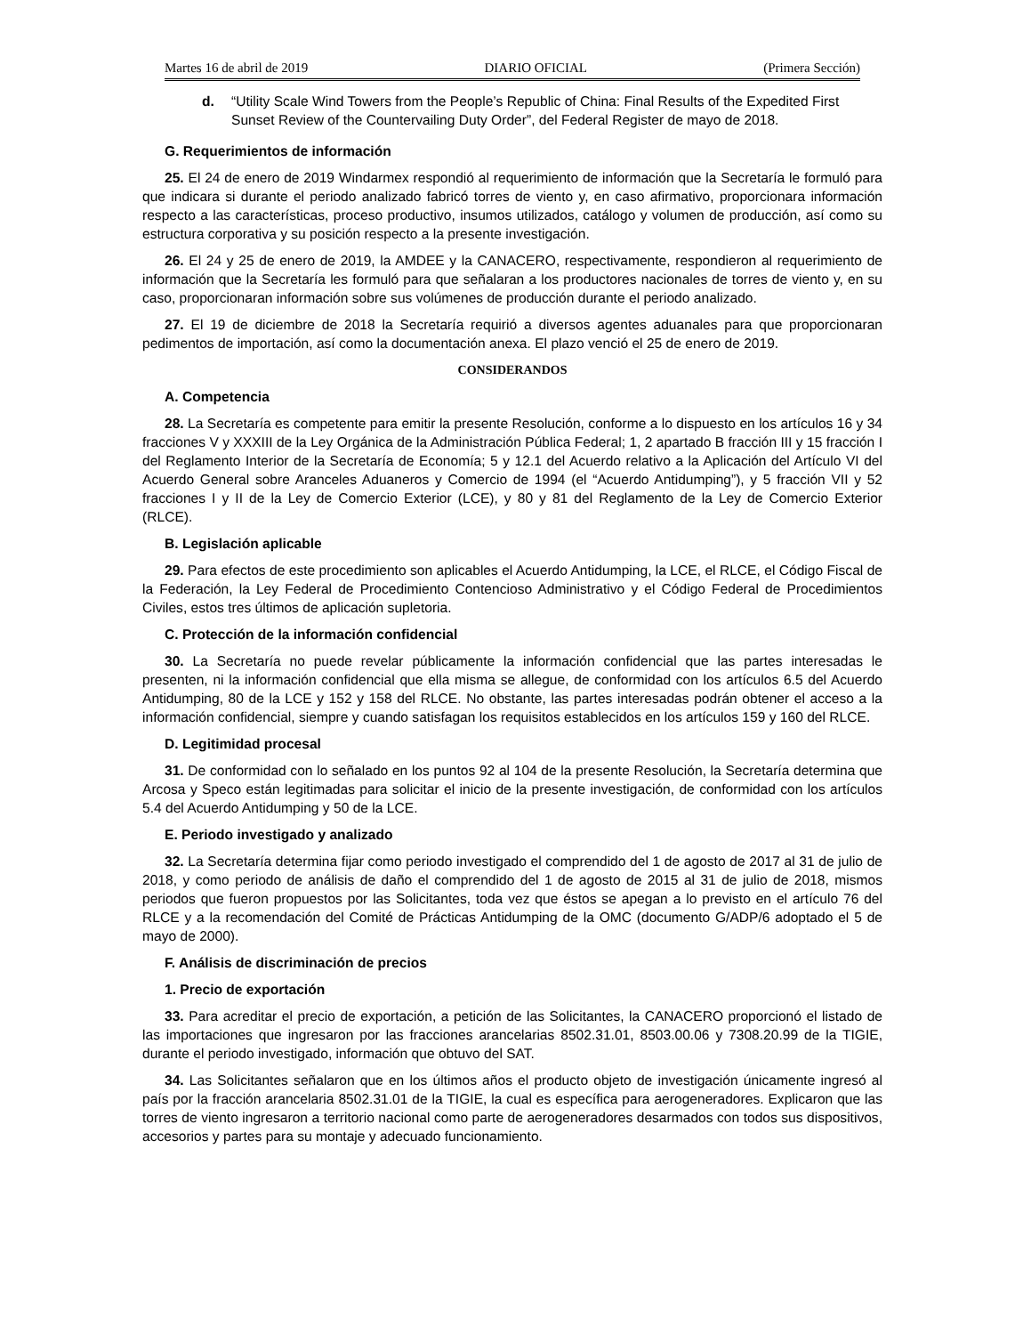Martes 16 de abril de 2019 DIARIO OFICIAL (Primera Sección)
d. “Utility Scale Wind Towers from the People’s Republic of China: Final Results of the Expedited First Sunset Review of the Countervailing Duty Order”, del Federal Register de mayo de 2018.
G. Requerimientos de información
25. El 24 de enero de 2019 Windarmex respondió al requerimiento de información que la Secretaría le formuló para que indicara si durante el periodo analizado fabricó torres de viento y, en caso afirmativo, proporcionara información respecto a las características, proceso productivo, insumos utilizados, catálogo y volumen de producción, así como su estructura corporativa y su posición respecto a la presente investigación.
26. El 24 y 25 de enero de 2019, la AMDEE y la CANACERO, respectivamente, respondieron al requerimiento de información que la Secretaría les formuló para que señalaran a los productores nacionales de torres de viento y, en su caso, proporcionaran información sobre sus volúmenes de producción durante el periodo analizado.
27. El 19 de diciembre de 2018 la Secretaría requirió a diversos agentes aduanales para que proporcionaran pedimentos de importación, así como la documentación anexa. El plazo venció el 25 de enero de 2019.
CONSIDERANDOS
A. Competencia
28. La Secretaría es competente para emitir la presente Resolución, conforme a lo dispuesto en los artículos 16 y 34 fracciones V y XXXIII de la Ley Orgánica de la Administración Pública Federal; 1, 2 apartado B fracción III y 15 fracción I del Reglamento Interior de la Secretaría de Economía; 5 y 12.1 del Acuerdo relativo a la Aplicación del Artículo VI del Acuerdo General sobre Aranceles Aduaneros y Comercio de 1994 (el “Acuerdo Antidumping”), y 5 fracción VII y 52 fracciones I y II de la Ley de Comercio Exterior (LCE), y 80 y 81 del Reglamento de la Ley de Comercio Exterior (RLCE).
B. Legislación aplicable
29. Para efectos de este procedimiento son aplicables el Acuerdo Antidumping, la LCE, el RLCE, el Código Fiscal de la Federación, la Ley Federal de Procedimiento Contencioso Administrativo y el Código Federal de Procedimientos Civiles, estos tres últimos de aplicación supletoria.
C. Protección de la información confidencial
30. La Secretaría no puede revelar públicamente la información confidencial que las partes interesadas le presenten, ni la información confidencial que ella misma se allegue, de conformidad con los artículos 6.5 del Acuerdo Antidumping, 80 de la LCE y 152 y 158 del RLCE. No obstante, las partes interesadas podrán obtener el acceso a la información confidencial, siempre y cuando satisfagan los requisitos establecidos en los artículos 159 y 160 del RLCE.
D. Legitimidad procesal
31. De conformidad con lo señalado en los puntos 92 al 104 de la presente Resolución, la Secretaría determina que Arcosa y Speco están legitimadas para solicitar el inicio de la presente investigación, de conformidad con los artículos 5.4 del Acuerdo Antidumping y 50 de la LCE.
E. Periodo investigado y analizado
32. La Secretaría determina fijar como periodo investigado el comprendido del 1 de agosto de 2017 al 31 de julio de 2018, y como periodo de análisis de daño el comprendido del 1 de agosto de 2015 al 31 de julio de 2018, mismos periodos que fueron propuestos por las Solicitantes, toda vez que éstos se apegan a lo previsto en el artículo 76 del RLCE y a la recomendación del Comité de Prácticas Antidumping de la OMC (documento G/ADP/6 adoptado el 5 de mayo de 2000).
F. Análisis de discriminación de precios
1. Precio de exportación
33. Para acreditar el precio de exportación, a petición de las Solicitantes, la CANACERO proporcionó el listado de las importaciones que ingresaron por las fracciones arancelarias 8502.31.01, 8503.00.06 y 7308.20.99 de la TIGIE, durante el periodo investigado, información que obtuvo del SAT.
34. Las Solicitantes señalaron que en los últimos años el producto objeto de investigación únicamente ingresó al país por la fracción arancelaria 8502.31.01 de la TIGIE, la cual es específica para aerogeneradores. Explicaron que las torres de viento ingresaron a territorio nacional como parte de aerogeneradores desarmados con todos sus dispositivos, accesorios y partes para su montaje y adecuado funcionamiento.